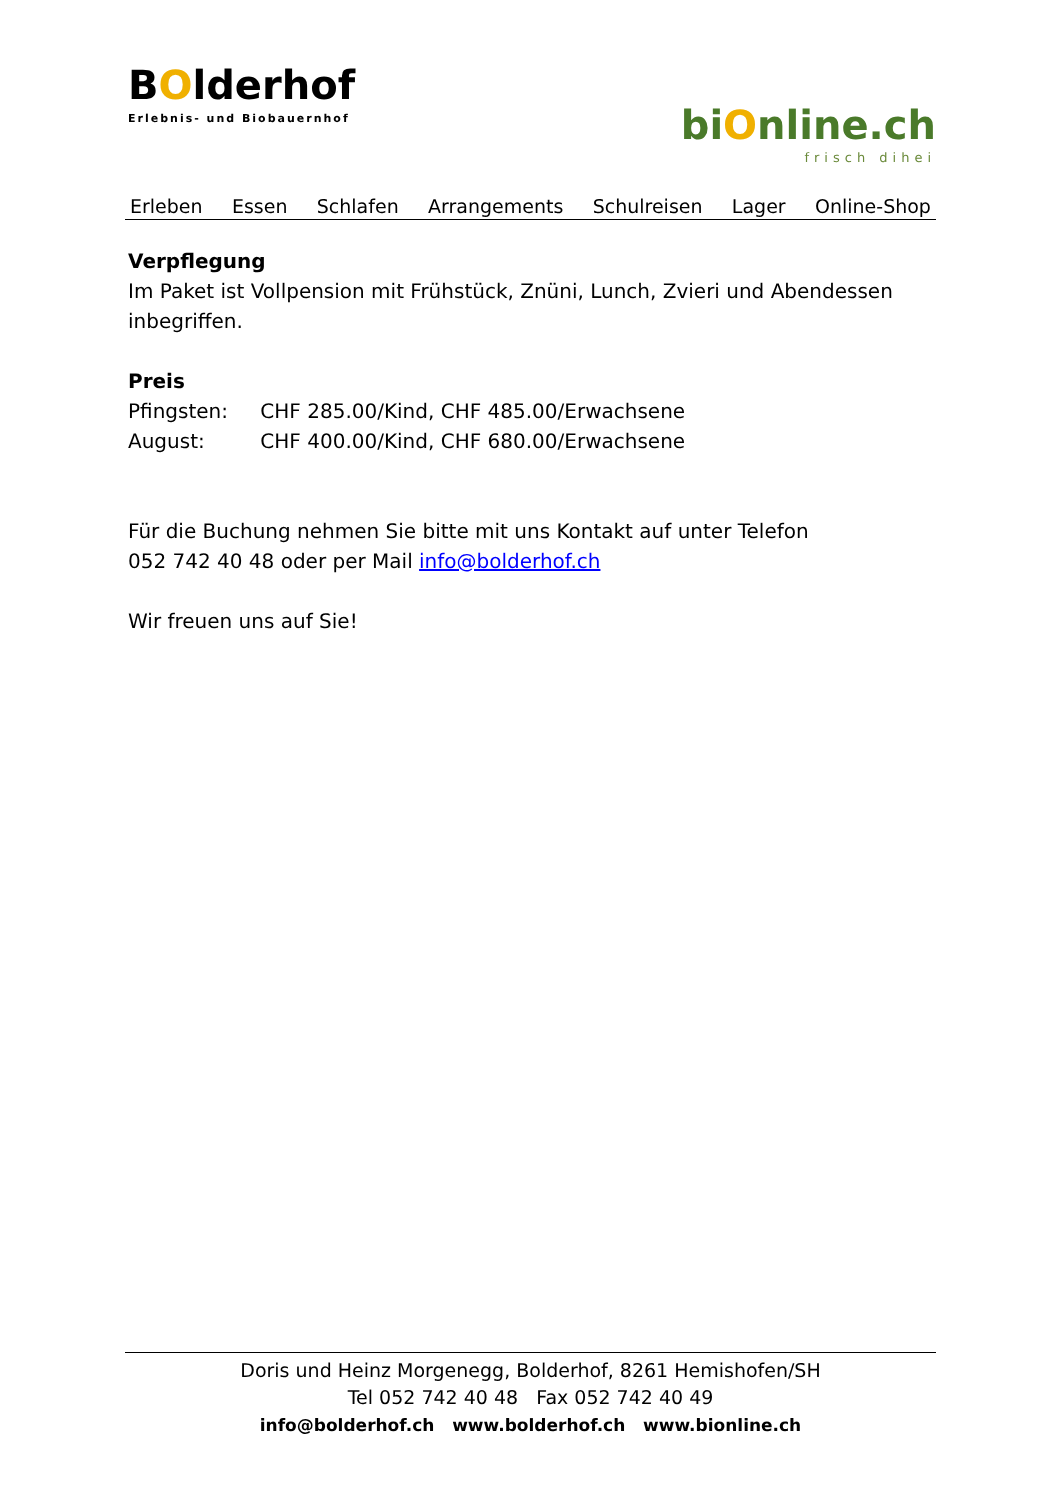BOlderhof
Erlebnis- und Biobauernhof
biOnline.ch
frisch dihei
Erleben Essen Schlafen Arrangements Schulreisen Lager Online-Shop
Verpflegung
Im Paket ist Vollpension mit Frühstück, Znüni, Lunch, Zvieri und Abendessen inbegriffen.
Preis
Pfingsten: CHF 285.00/Kind, CHF 485.00/Erwachsene
August: CHF 400.00/Kind, CHF 680.00/Erwachsene
Für die Buchung nehmen Sie bitte mit uns Kontakt auf unter Telefon
052 742 40 48 oder per Mail info@bolderhof.ch
Wir freuen uns auf Sie!
Doris und Heinz Morgenegg, Bolderhof, 8261 Hemishofen/SH
Tel 052 742 40 48 Fax 052 742 40 49
info@bolderhof.ch www.bolderhof.ch www.bionline.ch